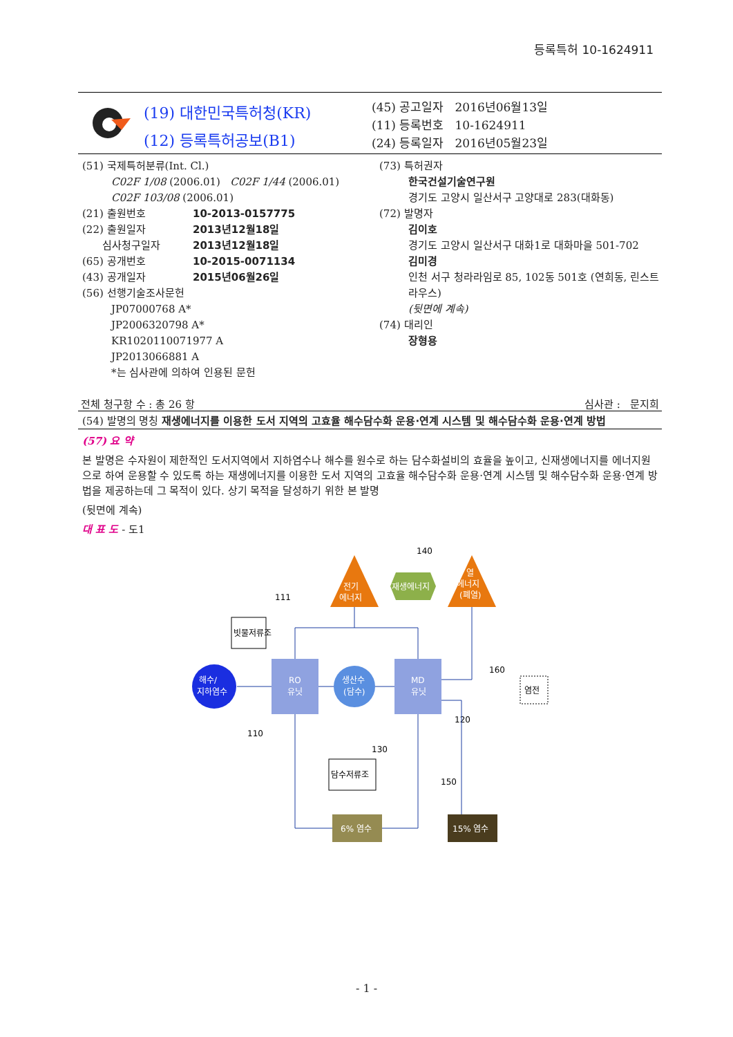등록특허 10-1624911
(19) 대한민국특허청(KR)
(12) 등록특허공보(B1)
(45) 공고일자 2016년06월13일
(11) 등록번호 10-1624911
(24) 등록일자 2016년05월23일
(51) 국제특허분류(Int. Cl.)
C02F 1/08 (2006.01) C02F 1/44 (2006.01)
C02F 103/08 (2006.01)
(21) 출원번호 10-2013-0157775
(22) 출원일자 2013년12월18일
심사청구일자 2013년12월18일
(65) 공개번호 10-2015-0071134
(43) 공개일자 2015년06월26일
(56) 선행기술조사문헌
JP07000768 A*
JP2006320798 A*
KR1020110071977 A
JP2013066881 A
*는 심사관에 의하여 인용된 문헌
(73) 특허권자
한국건설기술연구원
경기도 고양시 일산서구 고양대로 283(대화동)
(72) 발명자
김이호
경기도 고양시 일산서구 대화1로 대화마을 501-702
김미경
인천 서구 청라라임로 85, 102동 501호 (연희동, 린스트라우스)
(뒷면에 계속)
(74) 대리인
장형용
전체 청구항 수 : 총 26 항 심사관 : 문지희
(54) 발명의 명칭 재생에너지를 이용한 도서 지역의 고효율 해수담수화 운용·연계 시스템 및 해수담수화 운용·연계 방법
(57) 요 약
본 발명은 수자원이 제한적인 도서지역에서 지하염수나 해수를 원수로 하는 담수화설비의 효율을 높이고, 신재생에너지를 에너지원으로 하여 운용할 수 있도록 하는 재생에너지를 이용한 도서 지역의 고효율 해수담수화 운용·연계 시스템 및 해수담수화 운용·연계 방법을 제공하는데 그 목적이 있다. 상기 목적을 달성하기 위한 본 발명
(뒷면에 계속)
대 표 도 - 도1
전기
에너지
열
에너지
(폐열)
재생에너지
140
111
빗물저류조
해수/
지하염수
RO
유닛
생산수
(담수)
MD
유닛
염전
160
120
110
130
150
담수저류조
6% 염수
15% 염수
- 1 -